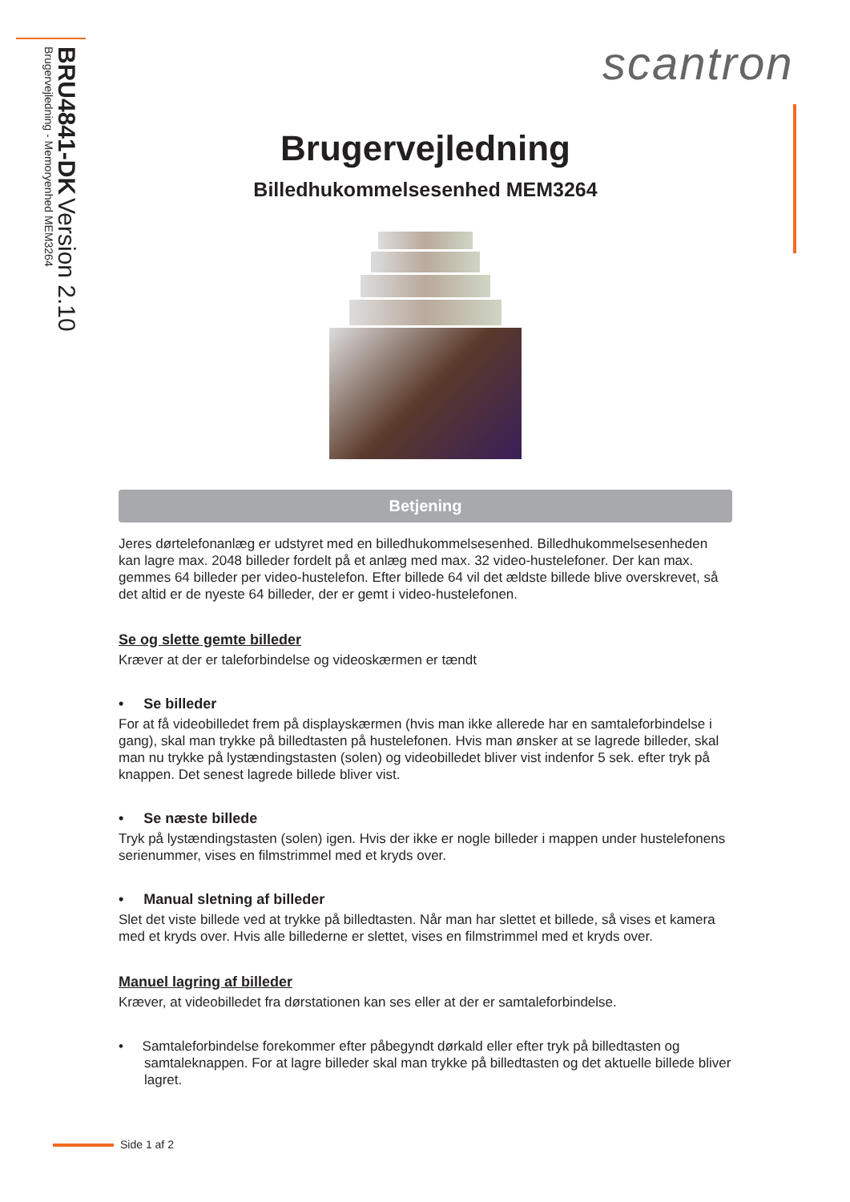BRU4841-DK Version 2.10
Brugervejledning - Memoryenhed MEM3264
scantron
Brugervejledning
Billedhukommelsesenhed MEM3264
Betjening
Jeres dørtelefonanlæg er udstyret med en billedhukommelsesenhed. Billedhukommelsesenheden kan lagre max. 2048 billeder fordelt på et anlæg med max. 32 video-hustelefoner. Der kan max. gemmes 64 billeder per video-hustelefon. Efter billede 64 vil det ældste billede blive overskrevet, så det altid er de nyeste 64 billeder, der er gemt i video-hustelefonen.
Se og slette gemte billeder
Kræver at der er taleforbindelse og videoskærmen er tændt
• Se billeder
For at få videobilledet frem på displayskærmen (hvis man ikke allerede har en samtaleforbindelse i gang), skal man trykke på billedtasten på hustelefonen. Hvis man ønsker at se lagrede billeder, skal man nu trykke på lystændingstasten (solen) og videobilledet bliver vist indenfor 5 sek. efter tryk på knappen. Det senest lagrede billede bliver vist.
• Se næste billede
Tryk på lystændingstasten (solen) igen. Hvis der ikke er nogle billeder i mappen under hustelefonens serienummer, vises en filmstrimmel med et kryds over.
• Manual sletning af billeder
Slet det viste billede ved at trykke på billedtasten. Når man har slettet et billede, så vises et kamera med et kryds over. Hvis alle billederne er slettet, vises en filmstrimmel med et kryds over.
Manuel lagring af billeder
Kræver, at videobilledet fra dørstationen kan ses eller at der er samtaleforbindelse.
• Samtaleforbindelse forekommer efter påbegyndt dørkald eller efter tryk på billedtasten og samtaleknappen. For at lagre billeder skal man trykke på billedtasten og det aktuelle billede bliver lagret.
Side 1 af 2